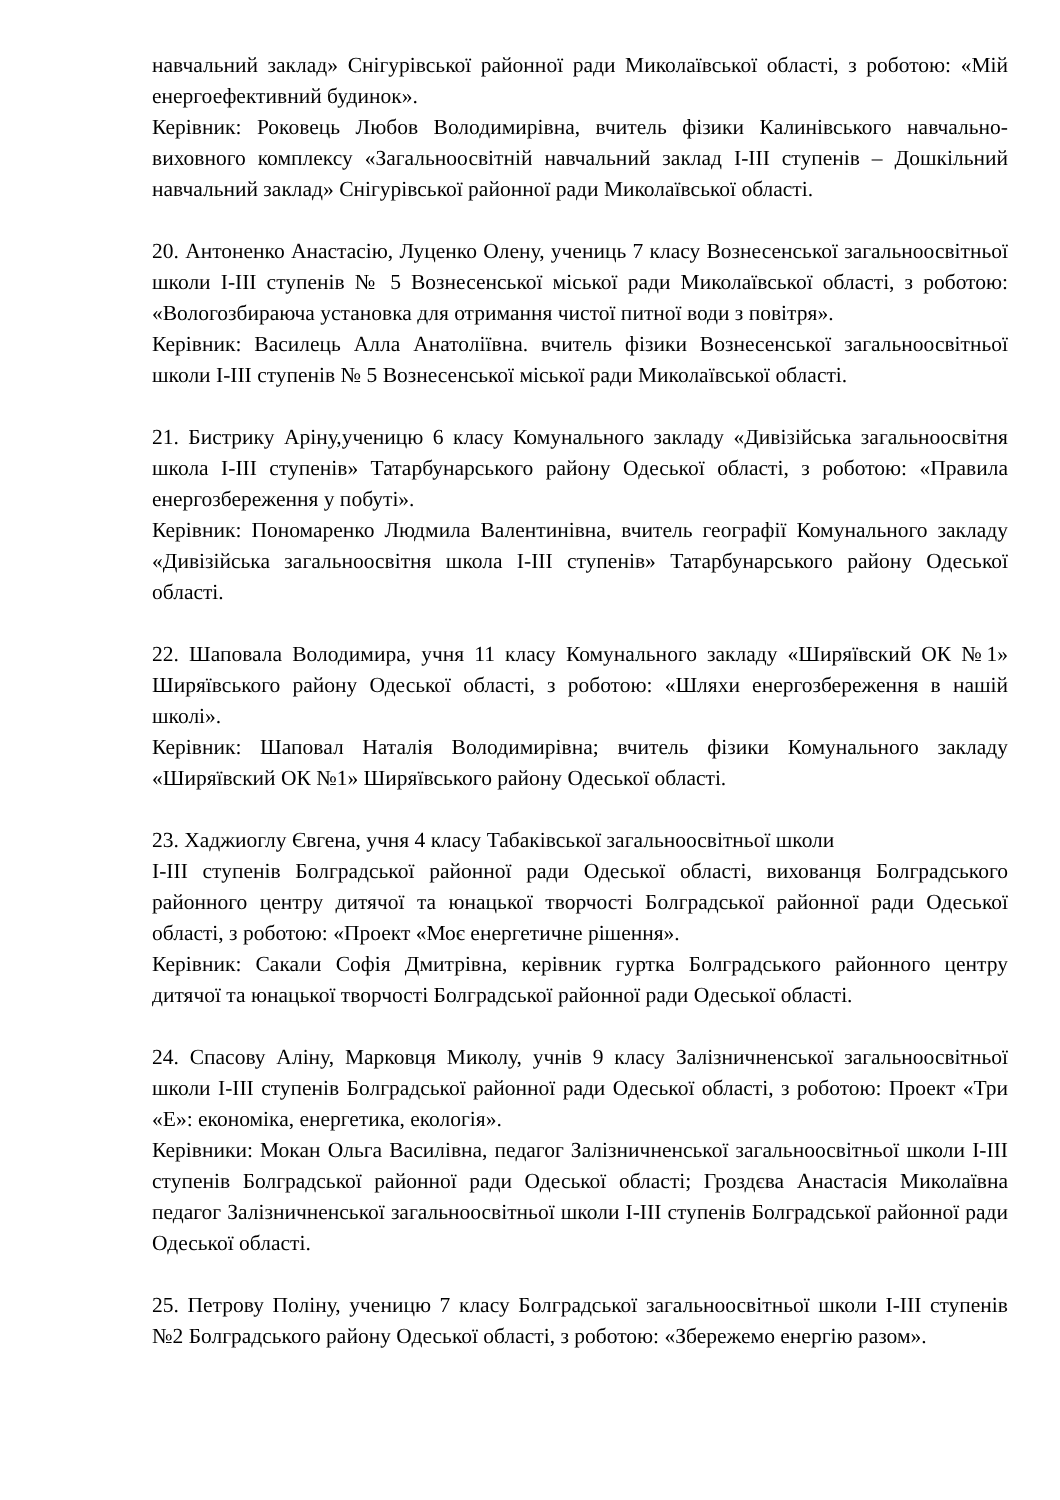навчальний заклад» Снігурівської районної ради Миколаївської області, з роботою: «Мій енергоефективний будинок».
Керівник: Роковець Любов Володимирівна, вчитель фізики Калинівського навчально-виховного комплексу «Загальноосвітній навчальний заклад І-ІІІ ступенів – Дошкільний навчальний заклад» Снігурівської районної ради Миколаївської області.
20. Антоненко Анастасію, Луценко Олену, учениць 7 класу Вознесенської загальноосвітньої школи І-ІІІ ступенів № 5 Вознесенської міської ради Миколаївської області, з роботою: «Вологозбираюча установка для отримання чистої питної води з повітря».
Керівник: Василець Алла Анатоліївна. вчитель фізики Вознесенської загальноосвітньої школи І-ІІІ ступенів № 5 Вознесенської міської ради Миколаївської області.
21. Бистрику Аріну,ученицю 6 класу Комунального закладу «Дивізійська загальноосвітня школа І-ІІІ ступенів» Татарбунарського району Одеської області, з роботою: «Правила енергозбереження у побуті».
Керівник: Пономаренко Людмила Валентинівна, вчитель географії Комунального закладу «Дивізійська загальноосвітня школа І-ІІІ ступенів» Татарбунарського району Одеської області.
22. Шаповала Володимира, учня 11 класу Комунального закладу «Ширяївский ОК №1» Ширяївського району Одеської області, з роботою: «Шляхи енергозбереження в нашій школі».
Керівник: Шаповал Наталія Володимирівна; вчитель фізики Комунального закладу «Ширяївский ОК №1» Ширяївського району Одеської області.
23. Хаджиоглу Євгена, учня 4 класу Табаківської загальноосвітньої школи
І-ІІІ ступенів Болградської районної ради Одеської області, вихованця Болградського районного центру дитячої та юнацької творчості Болградської районної ради Одеської області, з роботою: «Проект «Моє енергетичне рішення».
Керівник: Сакали Софія Дмитрівна, керівник гуртка Болградського районного центру дитячої та юнацької творчості Болградської районної ради Одеської області.
24. Спасову Аліну, Марковця Миколу, учнів 9 класу Залізничненської загальноосвітньої школи І-ІІІ ступенів Болградської районної ради Одеської області, з роботою: Проект «Три «Е»: економіка, енергетика, екологія».
Керівники: Мокан Ольга Василівна, педагог Залізничненської загальноосвітньої школи І-ІІІ ступенів Болградської районної ради Одеської області; Гроздєва Анастасія Миколаївна педагог Залізничненської загальноосвітньої школи І-ІІІ ступенів Болградської районної ради Одеської області.
25. Петрову Поліну, ученицю 7 класу Болградської загальноосвітньої школи І-ІІІ ступенів №2 Болградського району Одеської області, з роботою: «Збережемо енергію разом».